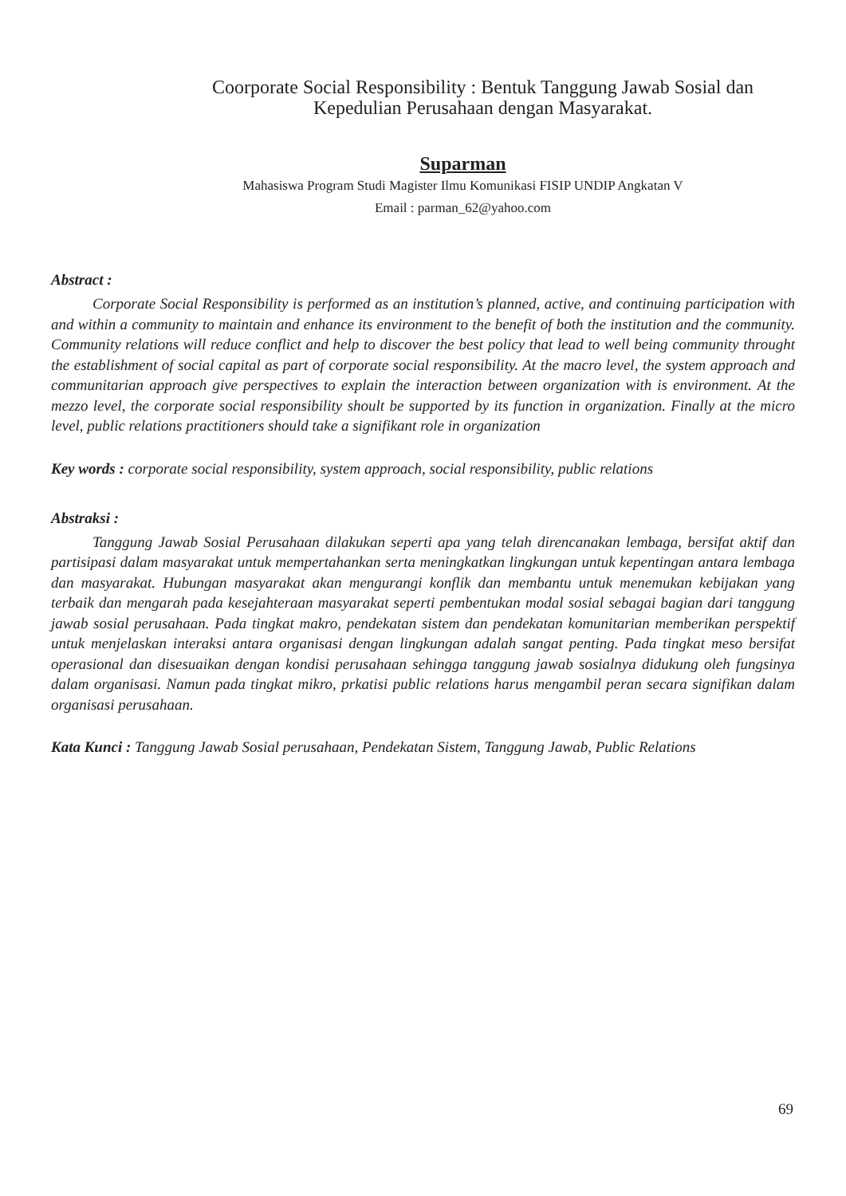Coorporate Social Responsibility : Bentuk Tanggung Jawab Sosial dan
Kepedulian Perusahaan dengan Masyarakat.
Suparman
Mahasiswa Program Studi Magister Ilmu Komunikasi FISIP UNDIP Angkatan V
Email : parman_62@yahoo.com
Abstract :
Corporate Social Responsibility is performed as an institution’s planned, active, and continuing participation with and within a community to maintain and enhance its environment to the benefit of both the institution and the community. Community relations will reduce conflict and help to discover the best policy that lead to well being community throught the establishment of social capital as part of corporate social responsibility. At the macro level, the system approach and communitarian approach give perspectives to explain the interaction between organization with is environment. At the mezzo level, the corporate social responsibility shoult be supported by its function in organization. Finally at the micro level, public relations practitioners should take a signifikant role in organization
Key words : corporate social responsibility, system approach, social responsibility, public relations
Abstraksi :
Tanggung Jawab Sosial Perusahaan dilakukan seperti apa yang telah direncanakan lembaga, bersifat aktif dan partisipasi dalam masyarakat untuk mempertahankan serta meningkatkan lingkungan untuk kepentingan antara lembaga dan masyarakat. Hubungan masyarakat akan mengurangi konflik dan membantu untuk menemukan kebijakan yang terbaik dan mengarah pada kesejahteraan masyarakat seperti pembentukan modal sosial sebagai bagian dari tanggung jawab sosial perusahaan. Pada tingkat makro, pendekatan sistem dan pendekatan komunitarian memberikan perspektif untuk menjelaskan interaksi antara organisasi dengan lingkungan adalah sangat penting. Pada tingkat meso bersifat operasional dan disesuaikan dengan kondisi perusahaan sehingga tanggung jawab sosialnya didukung oleh fungsinya dalam organisasi. Namun pada tingkat mikro, prkatisi public relations harus mengambil peran secara signifikan dalam organisasi perusahaan.
Kata Kunci : Tanggung Jawab Sosial perusahaan, Pendekatan Sistem, Tanggung Jawab, Public Relations
69